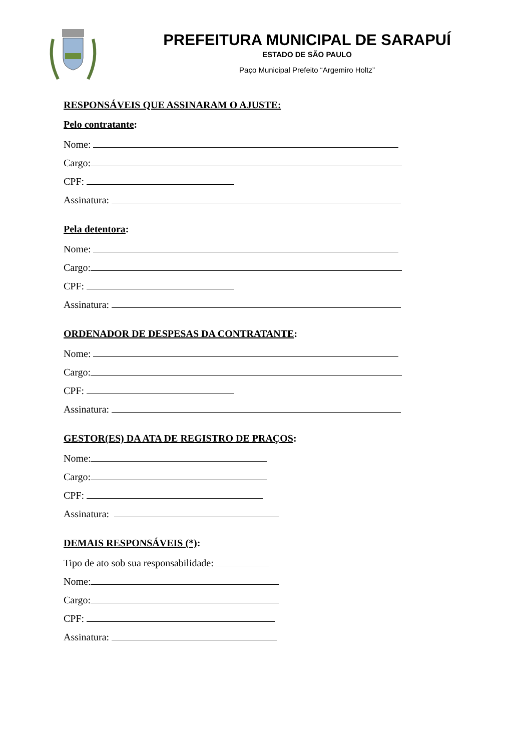PREFEITURA MUNICIPAL DE SARAPUÍ
ESTADO DE SÃO PAULO
Paço Municipal Prefeito “Argemiro Holtz”
RESPONSÁVEIS QUE ASSINARAM O AJUSTE:
Pelo contratante:
Nome:
Cargo:
CPF:
Assinatura:
Pela detentora:
Nome:
Cargo:
CPF:
Assinatura:
ORDENADOR DE DESPESAS DA CONTRATANTE:
Nome:
Cargo:
CPF:
Assinatura:
GESTOR(ES) DA ATA DE REGISTRO DE PRAÇOS:
Nome:
Cargo:
CPF:
Assinatura:
DEMAIS RESPONSÁVEIS (*):
Tipo de ato sob sua responsabilidade:
Nome:
Cargo:
CPF:
Assinatura: